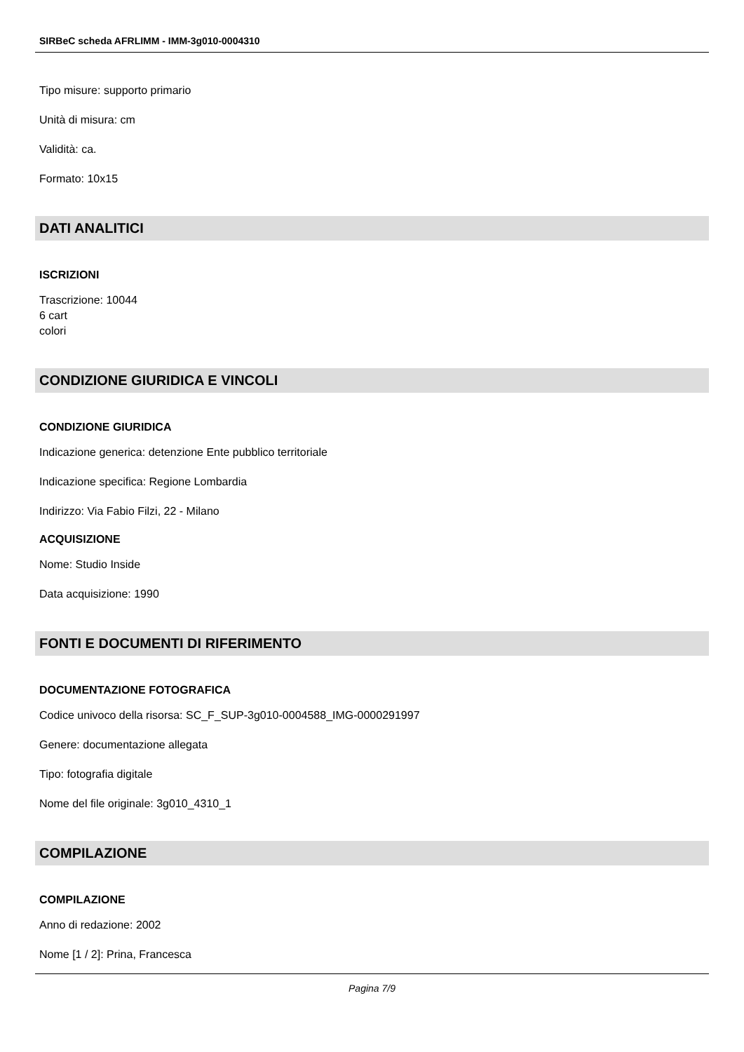SIRBeC scheda AFRLIMM - IMM-3g010-0004310
Tipo misure: supporto primario
Unità di misura: cm
Validità: ca.
Formato: 10x15
DATI ANALITICI
ISCRIZIONI
Trascrizione: 10044
6 cart
colori
CONDIZIONE GIURIDICA E VINCOLI
CONDIZIONE GIURIDICA
Indicazione generica: detenzione Ente pubblico territoriale
Indicazione specifica: Regione Lombardia
Indirizzo: Via Fabio Filzi, 22 - Milano
ACQUISIZIONE
Nome: Studio Inside
Data acquisizione: 1990
FONTI E DOCUMENTI DI RIFERIMENTO
DOCUMENTAZIONE FOTOGRAFICA
Codice univoco della risorsa: SC_F_SUP-3g010-0004588_IMG-0000291997
Genere: documentazione allegata
Tipo: fotografia digitale
Nome del file originale: 3g010_4310_1
COMPILAZIONE
COMPILAZIONE
Anno di redazione: 2002
Nome [1 / 2]: Prina, Francesca
Pagina 7/9